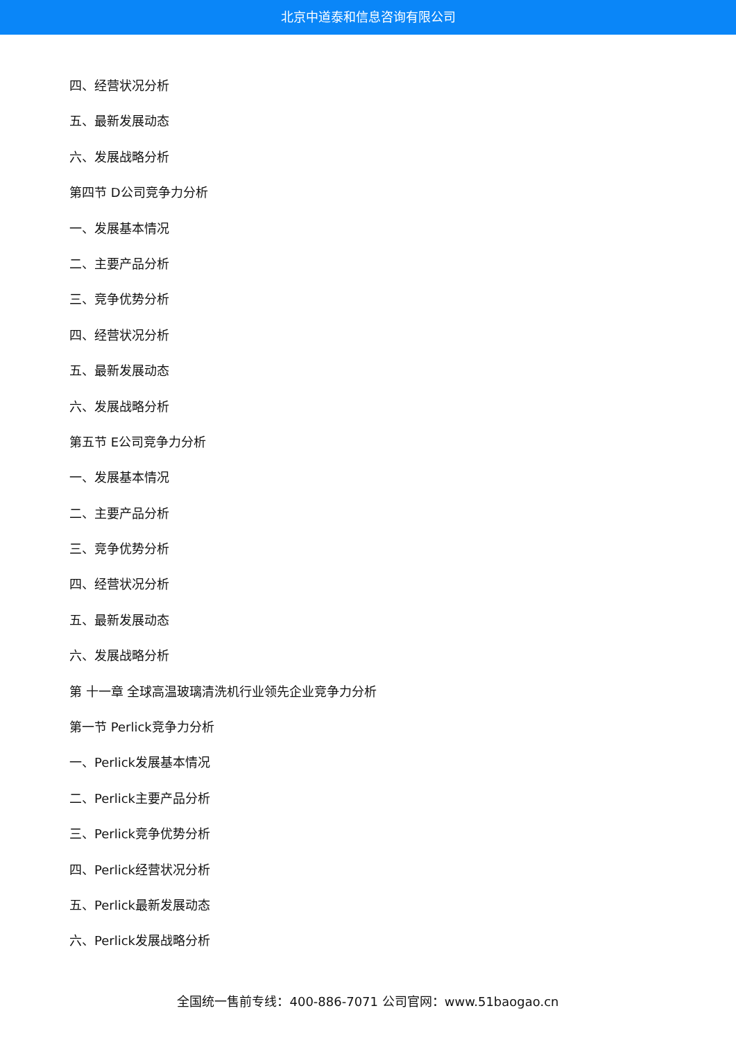北京中道泰和信息咨询有限公司
四、经营状况分析
五、最新发展动态
六、发展战略分析
第四节 D公司竞争力分析
一、发展基本情况
二、主要产品分析
三、竞争优势分析
四、经营状况分析
五、最新发展动态
六、发展战略分析
第五节 E公司竞争力分析
一、发展基本情况
二、主要产品分析
三、竞争优势分析
四、经营状况分析
五、最新发展动态
六、发展战略分析
第 十一章 全球高温玻璃清洗机行业领先企业竞争力分析
第一节 Perlick竞争力分析
一、Perlick发展基本情况
二、Perlick主要产品分析
三、Perlick竞争优势分析
四、Perlick经营状况分析
五、Perlick最新发展动态
六、Perlick发展战略分析
全国统一售前专线：400-886-7071 公司官网：www.51baogao.cn